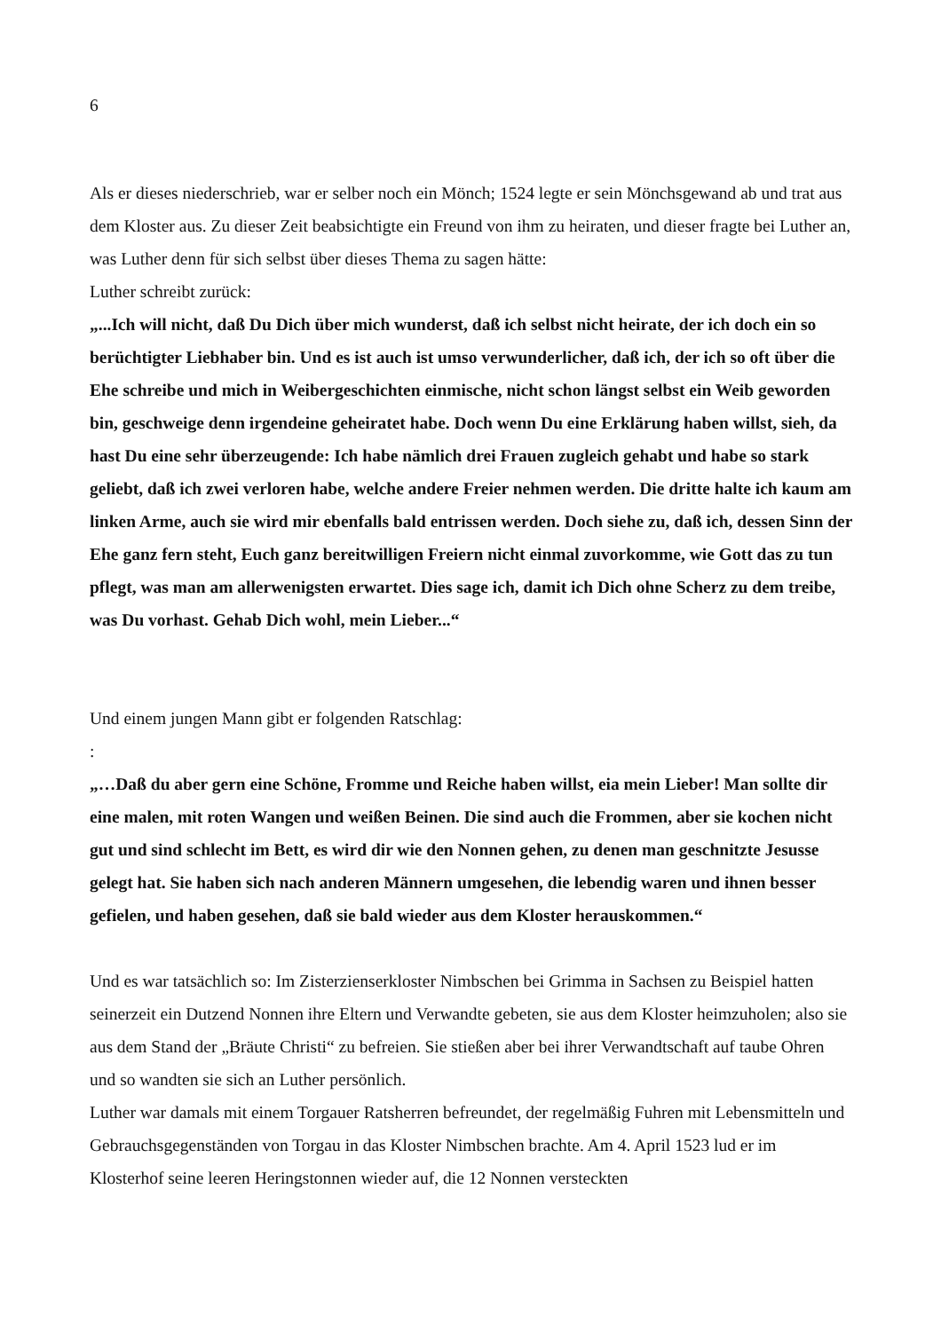6
Als er dieses niederschrieb, war er selber noch ein Mönch; 1524 legte er sein Mönchsgewand ab und trat aus dem Kloster aus. Zu dieser Zeit beabsichtigte ein Freund von ihm zu heiraten, und dieser fragte bei Luther an, was Luther denn für sich selbst über dieses Thema zu sagen hätte:
Luther schreibt zurück:
„...Ich will nicht, daß Du Dich über mich wunderst, daß ich selbst nicht heirate, der ich doch ein so berüchtigter Liebhaber bin. Und es ist auch ist umso verwunderlicher, daß ich, der ich so oft über die Ehe schreibe und mich in Weibergeschichten einmische, nicht schon längst selbst ein Weib geworden bin, geschweige denn irgendeine geheiratet habe. Doch wenn Du eine Erklärung haben willst, sieh, da hast Du eine sehr überzeugende: Ich habe nämlich drei Frauen zugleich gehabt und habe so stark geliebt, daß ich zwei verloren habe, welche andere Freier nehmen werden. Die dritte halte ich kaum am linken Arme, auch sie wird mir ebenfalls bald entrissen werden. Doch siehe zu, daß ich, dessen Sinn der Ehe ganz fern steht, Euch ganz bereitwilligen Freiern nicht einmal zuvorkomme, wie Gott das zu tun pflegt, was man am allerwenigsten erwartet. Dies sage ich, damit ich Dich ohne Scherz zu dem treibe, was Du vorhast. Gehab Dich wohl, mein Lieber...“
Und einem jungen Mann gibt er folgenden Ratschlag:
:
„…Daß du aber gern eine Schöne, Fromme und Reiche haben willst, eia mein Lieber! Man sollte dir eine malen, mit roten Wangen und weißen Beinen. Die sind auch die Frommen, aber sie kochen nicht gut und sind schlecht im Bett, es wird dir wie den Nonnen gehen, zu denen man geschnitzte Jesusse gelegt hat. Sie haben sich nach anderen Männern umgesehen, die lebendig waren und ihnen besser gefielen, und haben gesehen, daß sie bald wieder aus dem Kloster herauskommen.“
Und es war tatsächlich so: Im Zisterzienserkloster Nimbschen bei Grimma in Sachsen zu Beispiel hatten seinerzeit ein Dutzend Nonnen ihre Eltern und Verwandte gebeten, sie aus dem Kloster heimzuholen; also sie aus dem Stand der „Bräute Christi“ zu befreien. Sie stießen aber bei ihrer Verwandtschaft auf taube Ohren und so wandten sie sich an Luther persönlich.
Luther war damals mit einem Torgauer Ratsherren befreundet, der regelmäßig Fuhren mit Lebensmitteln und Gebrauchsgegenständen von Torgau in das Kloster Nimbschen brachte. Am 4. April 1523 lud er im Klosterhof seine leeren Heringstonnen wieder auf, die 12 Nonnen versteckten